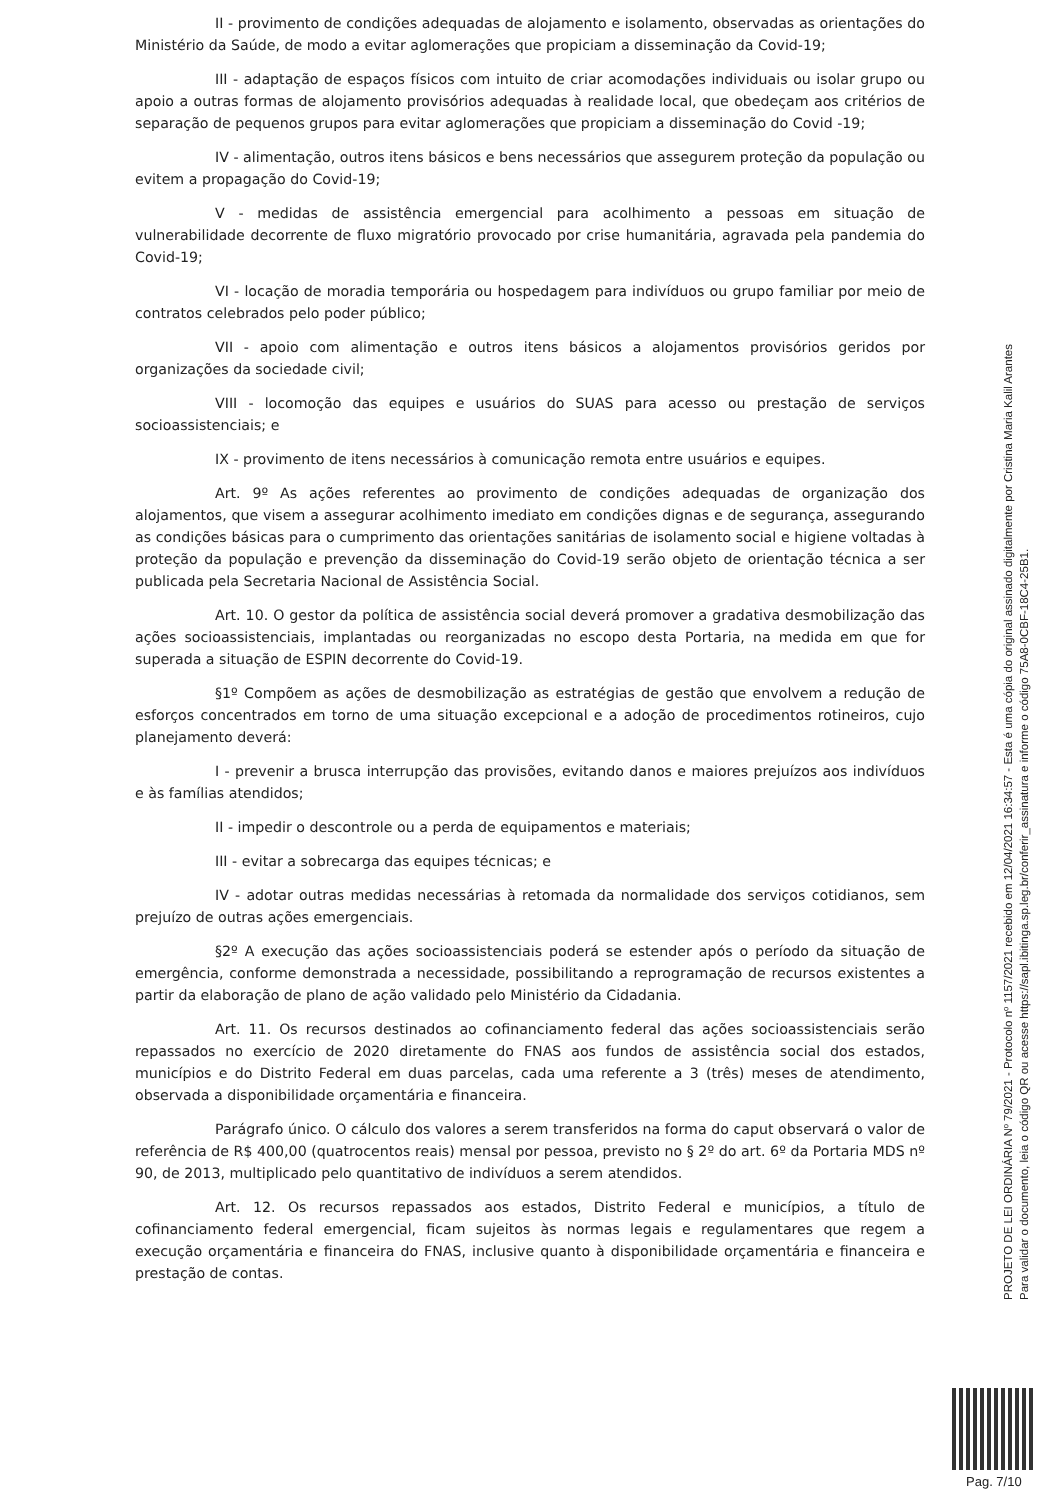II - provimento de condições adequadas de alojamento e isolamento, observadas as orientações do Ministério da Saúde, de modo a evitar aglomerações que propiciam a disseminação da Covid-19;
III - adaptação de espaços físicos com intuito de criar acomodações individuais ou isolar grupo ou apoio a outras formas de alojamento provisórios adequadas à realidade local, que obedeçam aos critérios de separação de pequenos grupos para evitar aglomerações que propiciam a disseminação do Covid -19;
IV - alimentação, outros itens básicos e bens necessários que assegurem proteção da população ou evitem a propagação do Covid-19;
V - medidas de assistência emergencial para acolhimento a pessoas em situação de vulnerabilidade decorrente de fluxo migratório provocado por crise humanitária, agravada pela pandemia do Covid-19;
VI - locação de moradia temporária ou hospedagem para indivíduos ou grupo familiar por meio de contratos celebrados pelo poder público;
VII - apoio com alimentação e outros itens básicos a alojamentos provisórios geridos por organizações da sociedade civil;
VIII - locomoção das equipes e usuários do SUAS para acesso ou prestação de serviços socioassistenciais; e
IX - provimento de itens necessários à comunicação remota entre usuários e equipes.
Art. 9º As ações referentes ao provimento de condições adequadas de organização dos alojamentos, que visem a assegurar acolhimento imediato em condições dignas e de segurança, assegurando as condições básicas para o cumprimento das orientações sanitárias de isolamento social e higiene voltadas à proteção da população e prevenção da disseminação do Covid-19 serão objeto de orientação técnica a ser publicada pela Secretaria Nacional de Assistência Social.
Art. 10. O gestor da política de assistência social deverá promover a gradativa desmobilização das ações socioassistenciais, implantadas ou reorganizadas no escopo desta Portaria, na medida em que for superada a situação de ESPIN decorrente do Covid-19.
§1º Compõem as ações de desmobilização as estratégias de gestão que envolvem a redução de esforços concentrados em torno de uma situação excepcional e a adoção de procedimentos rotineiros, cujo planejamento deverá:
I - prevenir a brusca interrupção das provisões, evitando danos e maiores prejuízos aos indivíduos e às famílias atendidos;
II - impedir o descontrole ou a perda de equipamentos e materiais;
III - evitar a sobrecarga das equipes técnicas; e
IV - adotar outras medidas necessárias à retomada da normalidade dos serviços cotidianos, sem prejuízo de outras ações emergenciais.
§2º A execução das ações socioassistenciais poderá se estender após o período da situação de emergência, conforme demonstrada a necessidade, possibilitando a reprogramação de recursos existentes a partir da elaboração de plano de ação validado pelo Ministério da Cidadania.
Art. 11. Os recursos destinados ao cofinanciamento federal das ações socioassistenciais serão repassados no exercício de 2020 diretamente do FNAS aos fundos de assistência social dos estados, municípios e do Distrito Federal em duas parcelas, cada uma referente a 3 (três) meses de atendimento, observada a disponibilidade orçamentária e financeira.
Parágrafo único. O cálculo dos valores a serem transferidos na forma do caput observará o valor de referência de R$ 400,00 (quatrocentos reais) mensal por pessoa, previsto no § 2º do art. 6º da Portaria MDS nº 90, de 2013, multiplicado pelo quantitativo de indivíduos a serem atendidos.
Art. 12. Os recursos repassados aos estados, Distrito Federal e municípios, a título de cofinanciamento federal emergencial, ficam sujeitos às normas legais e regulamentares que regem a execução orçamentária e financeira do FNAS, inclusive quanto à disponibilidade orçamentária e financeira e prestação de contas.
PROJETO DE LEI ORDINÁRIA Nº 79/2021 - Protocolo nº 1157/2021 recebido em 12/04/2021 16:34:57 - Esta é uma cópia do original assinado digitalmente por Cristina Maria Kalil Arantes
Para validar o documento, leia o código QR ou acesse https://sapl.ibitinga.sp.leg.br/conferir_assinatura e informe o código 75A8-0CBF-18C4-25B1.
Pag. 7/10